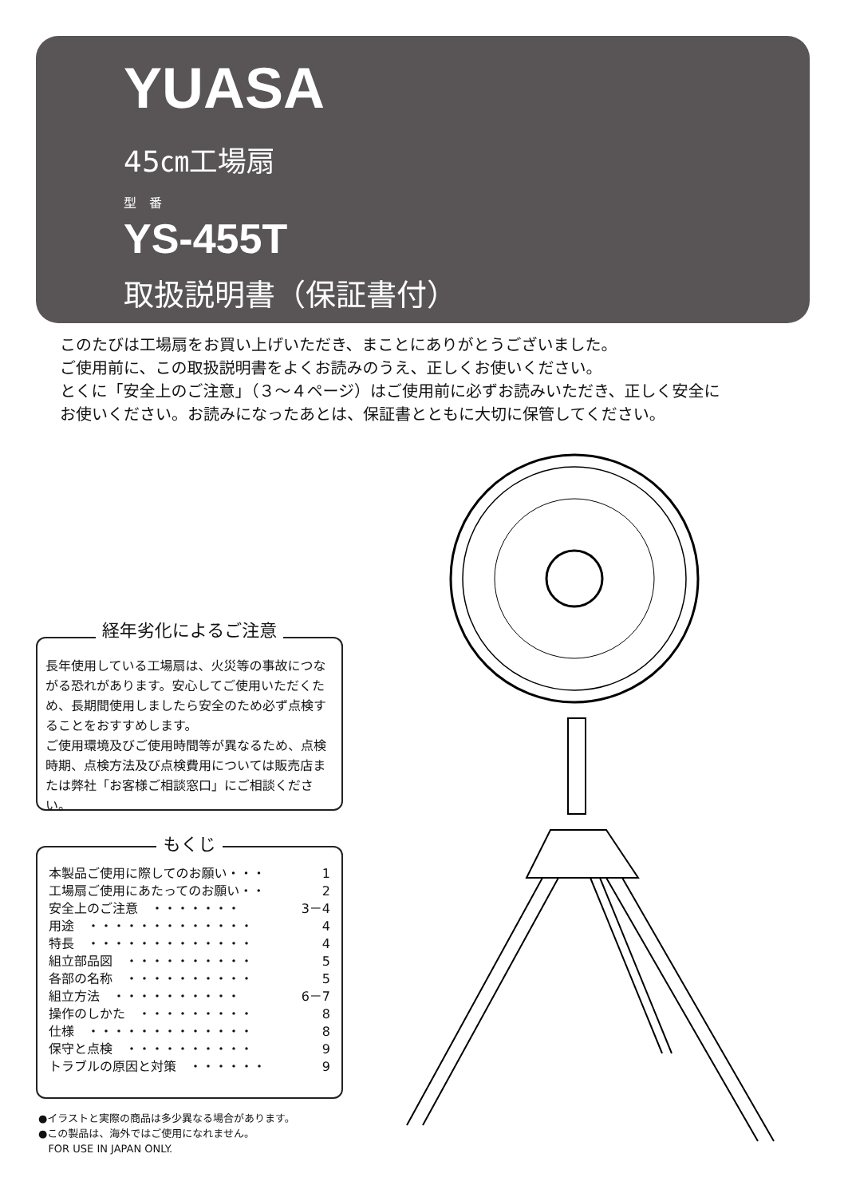YUASA
45㎝工場扇
型　番
YS-455T
取扱説明書（保証書付）
このたびは工場扇をお買い上げいただき、まことにありがとうございました。
ご使用前に、この取扱説明書をよくお読みのうえ、正しくお使いください。
とくに「安全上のご注意」（３～４ページ）はご使用前に必ずお読みいただき、正しく安全に
お使いください。お読みになったあとは、保証書とともに大切に保管してください。
経年劣化によるご注意
長年使用している工場扇は、火災等の事故につながる恐れがあります。安心してご使用いただくため、長期間使用しましたら安全のため必ず点検することをおすすめします。
ご使用環境及びご使用時間等が異なるため、点検時期、点検方法及び点検費用については販売店または弊社「お客様ご相談窓口」にご相談ください。
もくじ
| 本製品ご使用に際してのお願い・・・ | 1 |
| 工場扇ご使用にあたってのお願い・・ | 2 |
| 安全上のご注意 ・・・・・・・ | 3－4 |
| 用途 ・・・・・・・・・・・・・ | 4 |
| 特長 ・・・・・・・・・・・・・ | 4 |
| 組立部品図 ・・・・・・・・・・ | 5 |
| 各部の名称 ・・・・・・・・・・ | 5 |
| 組立方法 ・・・・・・・・・・ | 6－7 |
| 操作のしかた ・・・・・・・・・ | 8 |
| 仕様 ・・・・・・・・・・・・・ | 8 |
| 保守と点検 ・・・・・・・・・・ | 9 |
| トラブルの原因と対策 ・・・・・・ | 9 |
●イラストと実際の商品は多少異なる場合があります。
●この製品は、海外ではご使用になれません。
FOR USE IN JAPAN ONLY.